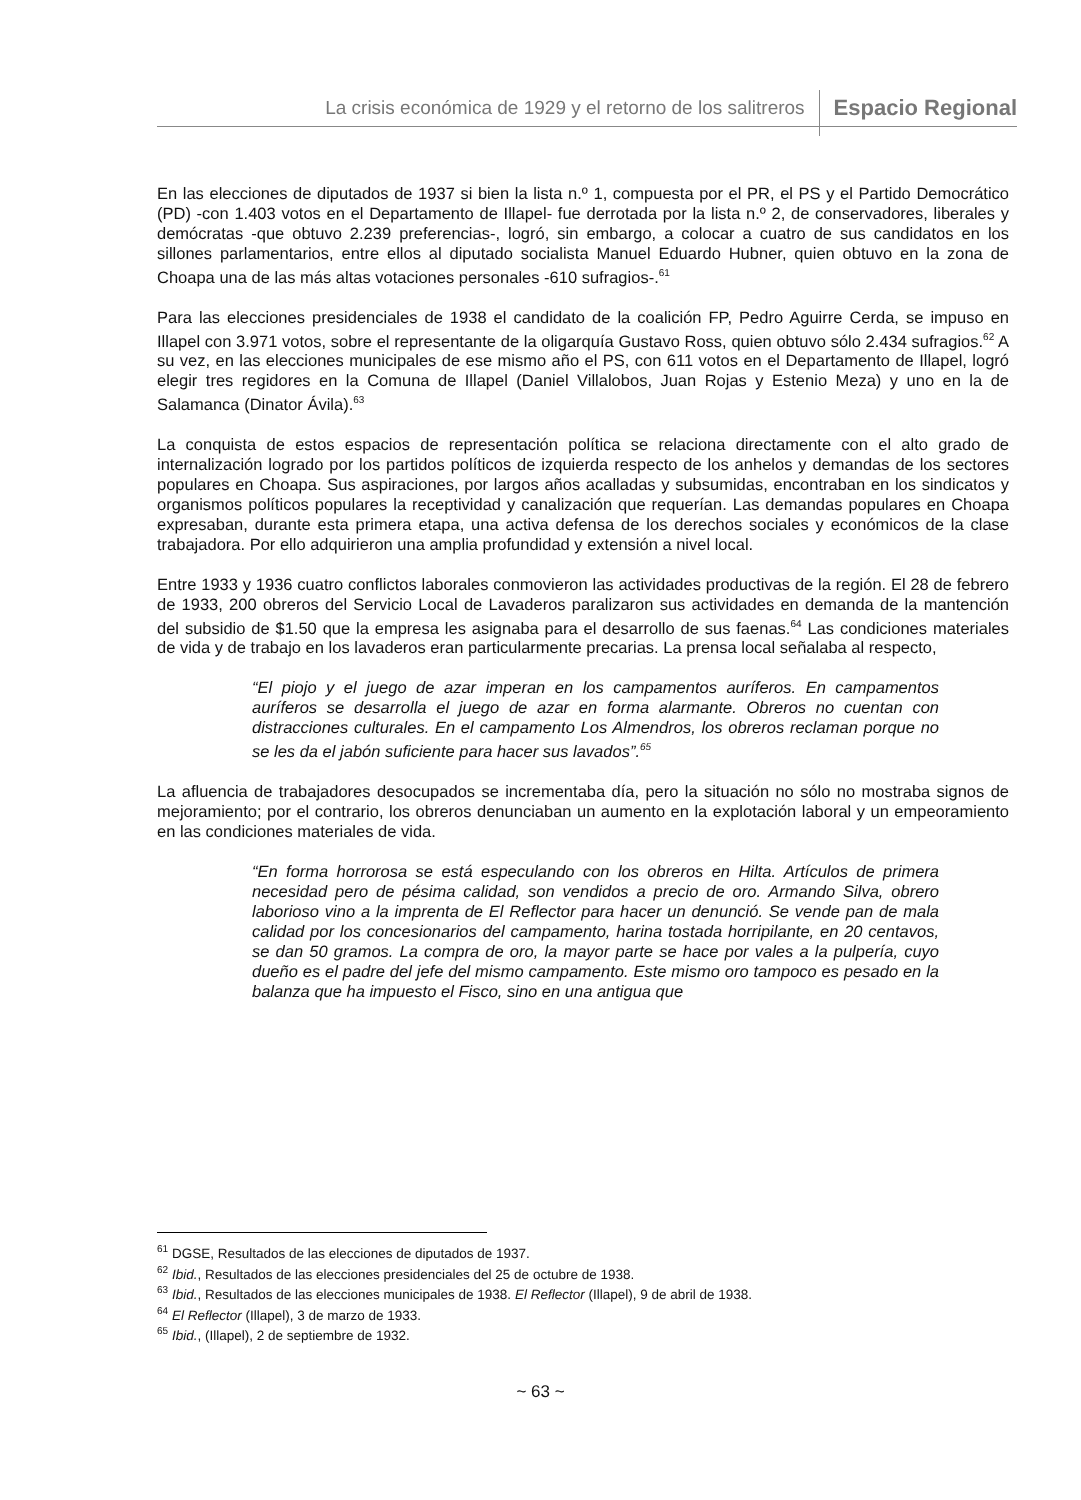La crisis económica de 1929 y el retorno de los salitreros Espacio Regional
En las elecciones de diputados de 1937 si bien la lista n.º 1, compuesta por el PR, el PS y el Partido Democrático (PD) -con 1.403 votos en el Departamento de Illapel- fue derrotada por la lista n.º 2, de conservadores, liberales y demócratas -que obtuvo 2.239 preferencias-, logró, sin embargo, a colocar a cuatro de sus candidatos en los sillones parlamentarios, entre ellos al diputado socialista Manuel Eduardo Hubner, quien obtuvo en la zona de Choapa una de las más altas votaciones personales -610 sufragios-.<sup>61</sup>
Para las elecciones presidenciales de 1938 el candidato de la coalición FP, Pedro Aguirre Cerda, se impuso en Illapel con 3.971 votos, sobre el representante de la oligarquía Gustavo Ross, quien obtuvo sólo 2.434 sufragios.<sup>62</sup> A su vez, en las elecciones municipales de ese mismo año el PS, con 611 votos en el Departamento de Illapel, logró elegir tres regidores en la Comuna de Illapel (Daniel Villalobos, Juan Rojas y Estenio Meza) y uno en la de Salamanca (Dinator Ávila).<sup>63</sup>
La conquista de estos espacios de representación política se relaciona directamente con el alto grado de internalización logrado por los partidos políticos de izquierda respecto de los anhelos y demandas de los sectores populares en Choapa. Sus aspiraciones, por largos años acalladas y subsumidas, encontraban en los sindicatos y organismos políticos populares la receptividad y canalización que requerían. Las demandas populares en Choapa expresaban, durante esta primera etapa, una activa defensa de los derechos sociales y económicos de la clase trabajadora. Por ello adquirieron una amplia profundidad y extensión a nivel local.
Entre 1933 y 1936 cuatro conflictos laborales conmovieron las actividades productivas de la región. El 28 de febrero de 1933, 200 obreros del Servicio Local de Lavaderos paralizaron sus actividades en demanda de la mantención del subsidio de $1.50 que la empresa les asignaba para el desarrollo de sus faenas.<sup>64</sup> Las condiciones materiales de vida y de trabajo en los lavaderos eran particularmente precarias. La prensa local señalaba al respecto,
“El piojo y el juego de azar imperan en los campamentos auríferos. En campamentos auríferos se desarrolla el juego de azar en forma alarmante. Obreros no cuentan con distracciones culturales. En el campamento Los Almendros, los obreros reclaman porque no se les da el jabón suficiente para hacer sus lavados”.<sup>65</sup>
La afluencia de trabajadores desocupados se incrementaba día, pero la situación no sólo no mostraba signos de mejoramiento; por el contrario, los obreros denunciaban un aumento en la explotación laboral y un empeoramiento en las condiciones materiales de vida.
“En forma horrorosa se está especulando con los obreros en Hilta. Artículos de primera necesidad pero de pésima calidad, son vendidos a precio de oro. Armando Silva, obrero laborioso vino a la imprenta de El Reflector para hacer un denunció. Se vende pan de mala calidad por los concesionarios del campamento, harina tostada horripilante, en 20 centavos, se dan 50 gramos. La compra de oro, la mayor parte se hace por vales a la pulpería, cuyo dueño es el padre del jefe del mismo campamento. Este mismo oro tampoco es pesado en la balanza que ha impuesto el Fisco, sino en una antigua que
<sup>61</sup> DGSE, Resultados de las elecciones de diputados de 1937.
<sup>62</sup> Ibid., Resultados de las elecciones presidenciales del 25 de octubre de 1938.
<sup>63</sup> Ibid., Resultados de las elecciones municipales de 1938. El Reflector (Illapel), 9 de abril de 1938.
<sup>64</sup> El Reflector (Illapel), 3 de marzo de 1933.
<sup>65</sup> Ibid., (Illapel), 2 de septiembre de 1932.
~ 63 ~